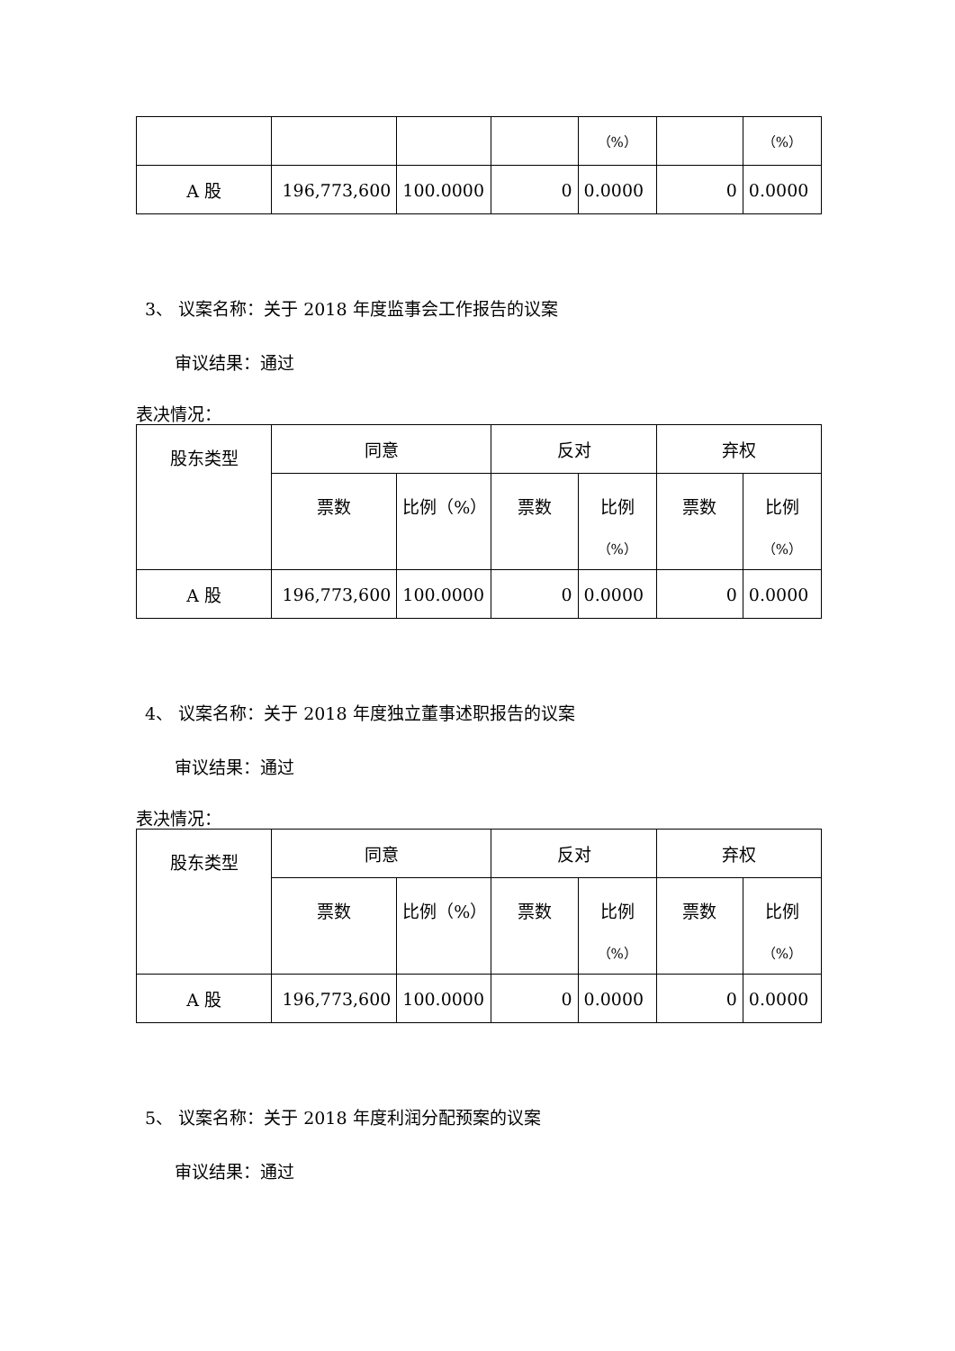| | | | | （%） | | （%） |
| A 股 | 196,773,600 | 100.0000 | 0 | 0.0000 | 0 | 0.0000 |
3、 议案名称：关于 2018 年度监事会工作报告的议案
审议结果：通过
表决情况：
| 股东类型 | 同意 | | 反对 | | 弃权 | |
| | 票数 | 比例（%） | 票数 | 比例 （%） | 票数 | 比例 （%） |
| A 股 | 196,773,600 | 100.0000 | 0 | 0.0000 | 0 | 0.0000 |
4、 议案名称：关于 2018 年度独立董事述职报告的议案
审议结果：通过
表决情况：
| 股东类型 | 同意 | | 反对 | | 弃权 | |
| | 票数 | 比例（%） | 票数 | 比例 （%） | 票数 | 比例 （%） |
| A 股 | 196,773,600 | 100.0000 | 0 | 0.0000 | 0 | 0.0000 |
5、 议案名称：关于 2018 年度利润分配预案的议案
审议结果：通过